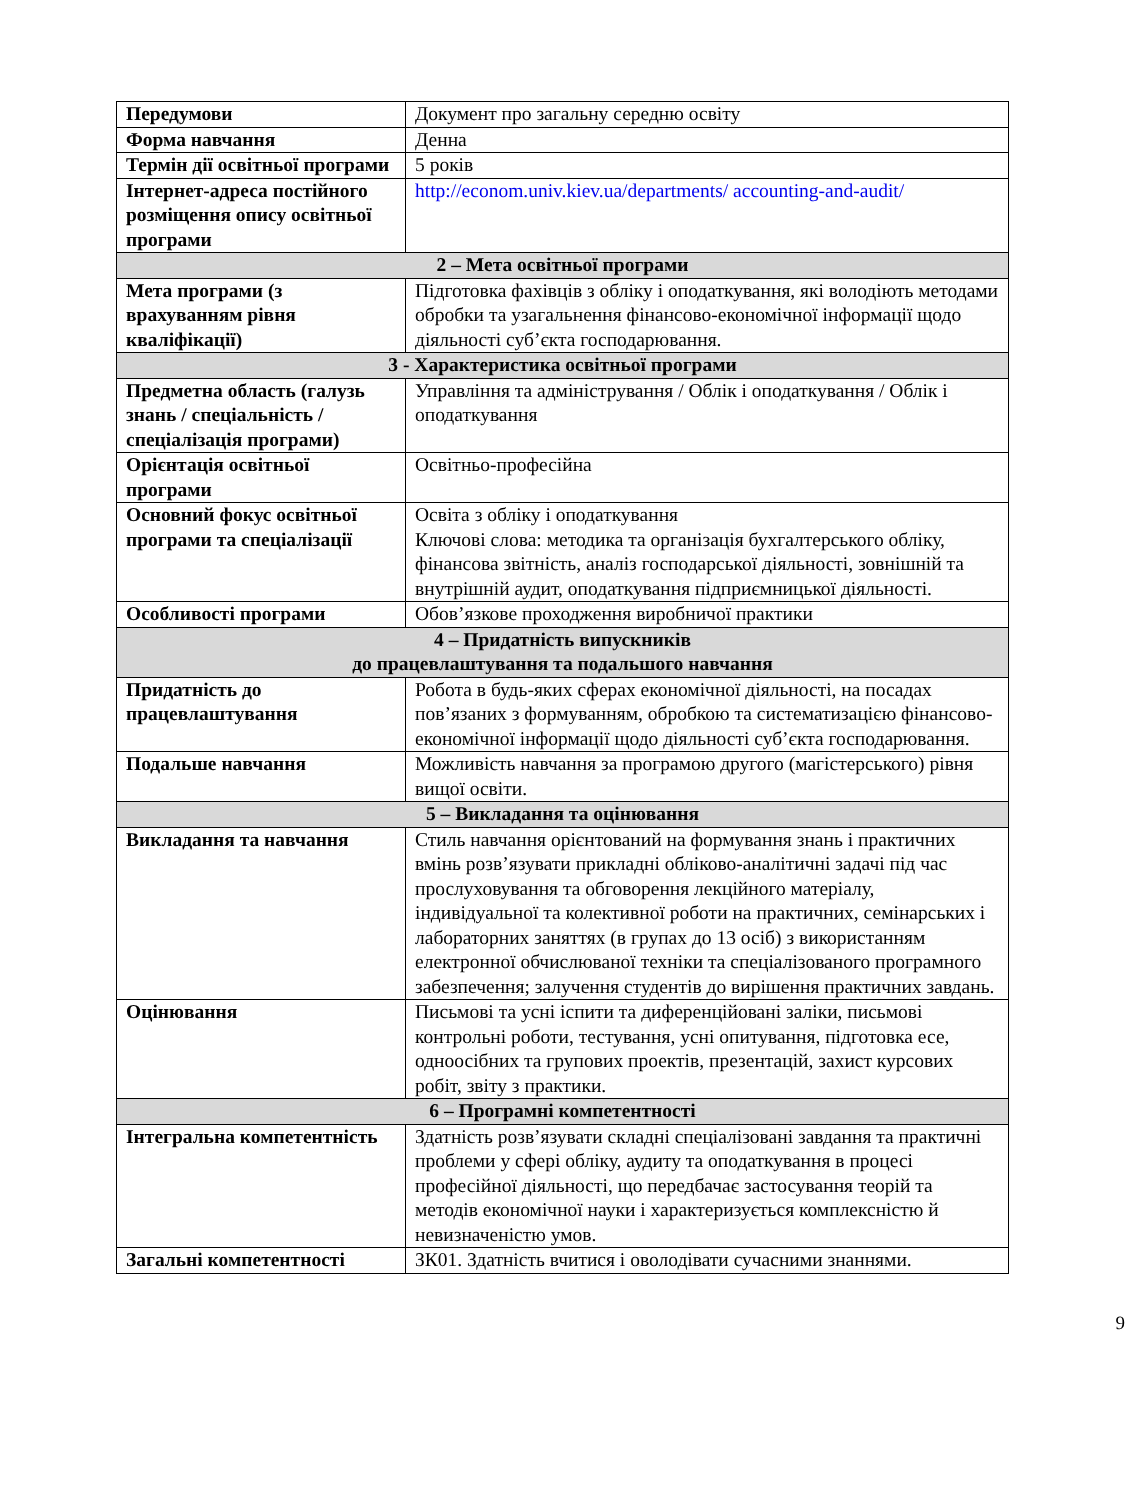| Передумови | Документ про загальну середню освіту |
| Форма навчання | Денна |
| Термін дії освітньої програми | 5 років |
| Інтернет-адреса постійного розміщення опису освітньої програми | http://econom.univ.kiev.ua/departments/ accounting-and-audit/ |
| 2 – Мета освітньої програми | |
| Мета програми (з врахуванням рівня кваліфікації) | Підготовка фахівців з обліку і оподаткування, які володіють методами обробки та узагальнення фінансово-економічної інформації щодо діяльності суб’єкта господарювання. |
| 3 - Характеристика освітньої програми | |
| Предметна область (галузь знань / спеціальність / спеціалізація програми) | Управління та адміністрування / Облік і оподаткування / Облік і оподаткування |
| Орієнтація освітньої програми | Освітньо-професійна |
| Основний фокус освітньої програми та спеціалізації | Освіта з обліку і оподаткування Ключові слова: методика та організація бухгалтерського обліку, фінансова звітність, аналіз господарської діяльності, зовнішній та внутрішній аудит, оподаткування підприємницької діяльності. |
| Особливості програми | Обов’язкове проходження виробничої практики |
| 4 – Придатність випускників до працевлаштування та подальшого навчання | |
| Придатність до працевлаштування | Робота в будь-яких сферах економічної діяльності, на посадах пов’язаних з формуванням, обробкою та систематизацією фінансово-економічної інформації щодо діяльності суб’єкта господарювання. |
| Подальше навчання | Можливість навчання за програмою другого (магістерського) рівня вищої освіти. |
| 5 – Викладання та оцінювання | |
| Викладання та навчання | Стиль навчання орієнтований на формування знань і практичних вмінь розв’язувати прикладні обліково-аналітичні задачі під час прослуховування та обговорення лекційного матеріалу, індивідуальної та колективної роботи на практичних, семінарських і лабораторних заняттях (в групах до 13 осіб) з використанням електронної обчислюваної техніки та спеціалізованого програмного забезпечення; залучення студентів до вирішення практичних завдань. |
| Оцінювання | Письмові та усні іспити та диференційовані заліки, письмові контрольні роботи, тестування, усні опитування, підготовка есе, одноосібних та групових проектів, презентацій, захист курсових робіт, звіту з практики. |
| 6 – Програмні компетентності | |
| Інтегральна компетентність | Здатність розв’язувати складні спеціалізовані завдання та практичні проблеми у сфері обліку, аудиту та оподаткування в процесі професійної діяльності, що передбачає застосування теорій та методів економічної науки і характеризується комплексністю й невизначеністю умов. |
| Загальні компетентності | ЗК01. Здатність вчитися і оволодівати сучасними знаннями. |
9